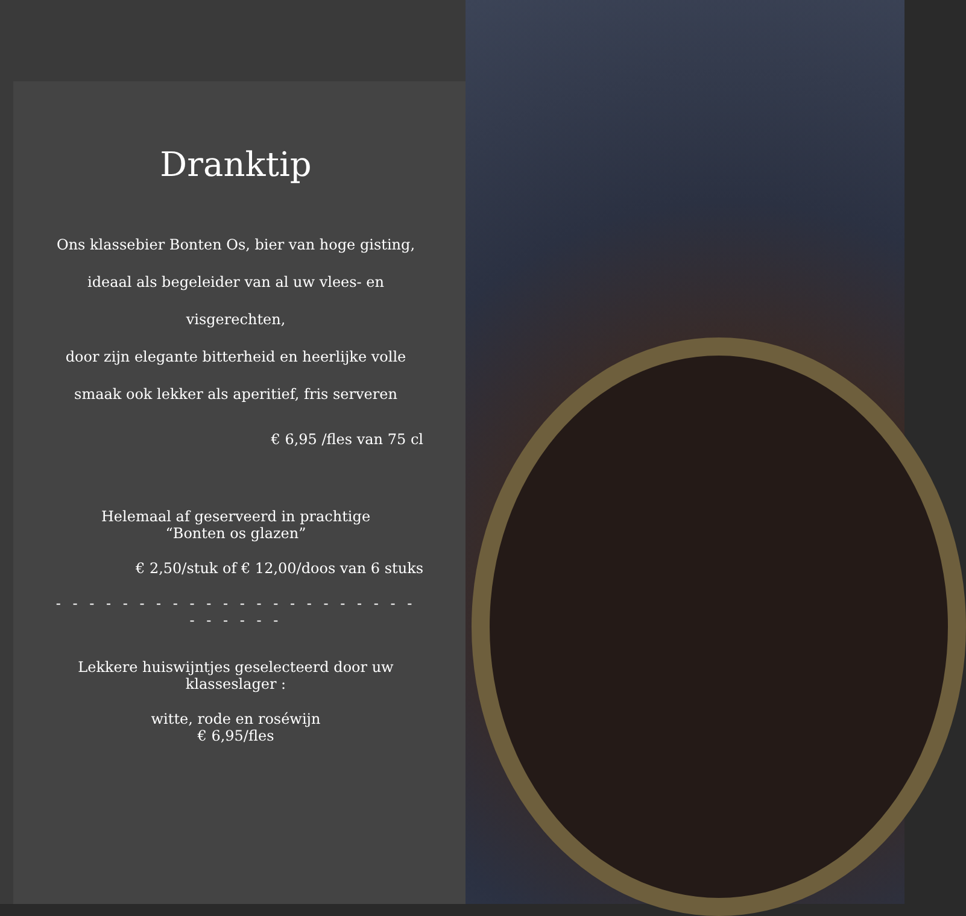Dranktip
Ons klassebier Bonten Os, bier van hoge gisting,
ideaal als begeleider van al uw vlees- en
visgerechten,
door zijn elegante bitterheid en heerlijke volle
smaak ook lekker als aperitief, fris serveren
€ 6,95 /fles van 75 cl
Helemaal af geserveerd in prachtige
“Bonten os glazen”
€ 2,50/stuk of € 12,00/doos van 6 stuks
- - - - - - - - - - - - - - - - - - - - - - - - - - - -
Lekkere huiswijntjes geselecteerd door uw
klasseslager :
witte, rode en roséwijn
€ 6,95/fles